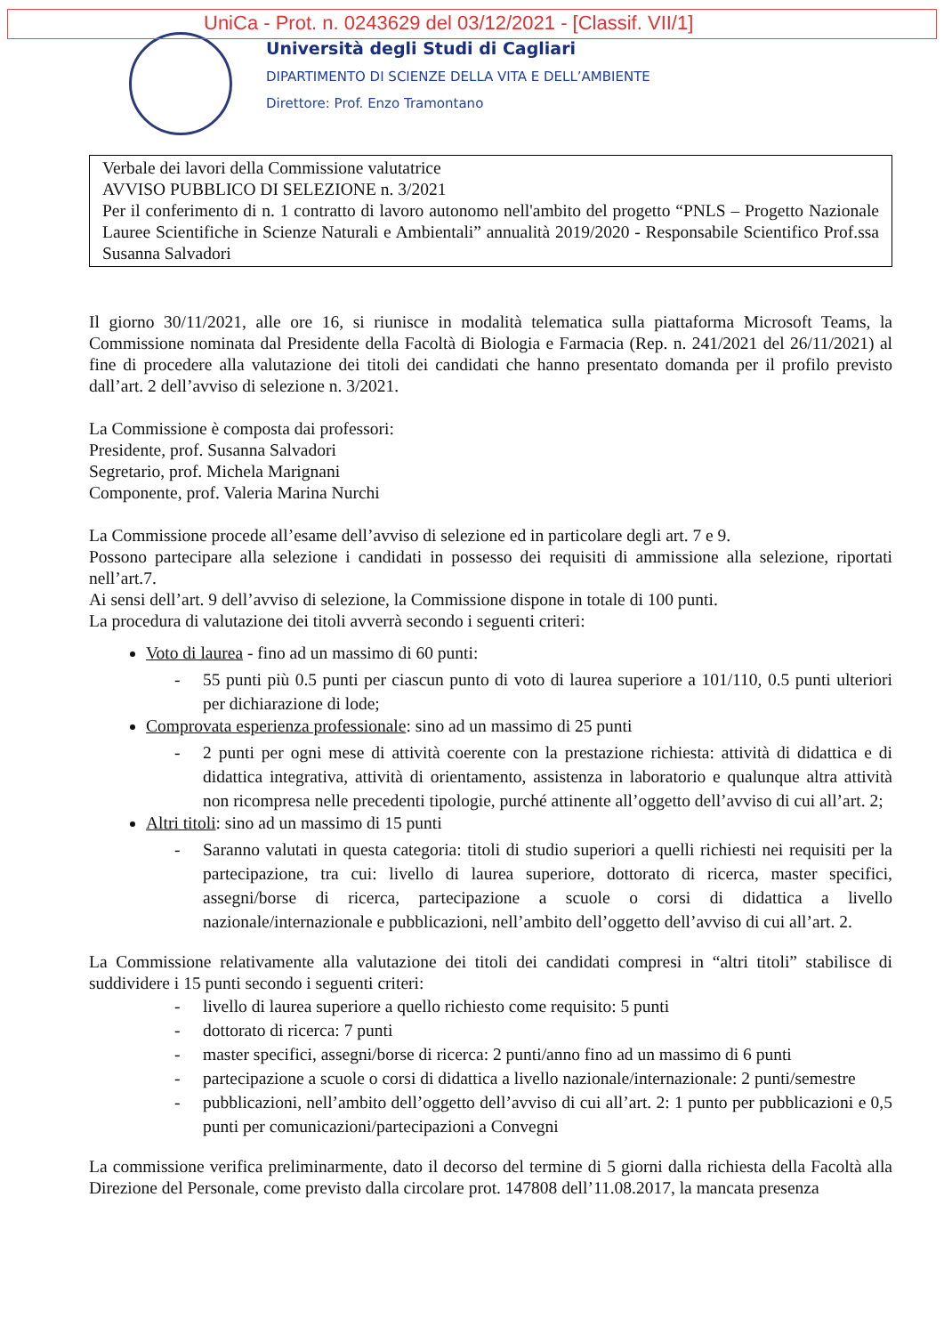UniCa - Prot. n. 0243629 del 03/12/2021 - [Classif. VII/1]
Università degli Studi di Cagliari
DIPARTIMENTO DI SCIENZE DELLA VITA E DELL’AMBIENTE
Direttore: Prof. Enzo Tramontano
Verbale dei lavori della Commissione valutatrice
AVVISO PUBBLICO DI SELEZIONE n. 3/2021
Per il conferimento di n. 1 contratto di lavoro autonomo nell'ambito del progetto “PNLS – Progetto Nazionale Lauree Scientifiche in Scienze Naturali e Ambientali” annualità 2019/2020 - Responsabile Scientifico Prof.ssa Susanna Salvadori
Il giorno 30/11/2021, alle ore 16, si riunisce in modalità telematica sulla piattaforma Microsoft Teams, la Commissione nominata dal Presidente della Facoltà di Biologia e Farmacia (Rep. n. 241/2021 del 26/11/2021) al fine di procedere alla valutazione dei titoli dei candidati che hanno presentato domanda per il profilo previsto dall’art. 2 dell’avviso di selezione n. 3/2021.
La Commissione è composta dai professori:
Presidente, prof. Susanna Salvadori
Segretario, prof. Michela Marignani
Componente, prof. Valeria Marina Nurchi
La Commissione procede all’esame dell’avviso di selezione ed in particolare degli art. 7 e 9.
Possono partecipare alla selezione i candidati in possesso dei requisiti di ammissione alla selezione, riportati nell’art.7.
Ai sensi dell’art. 9 dell’avviso di selezione, la Commissione dispone in totale di 100 punti.
La procedura di valutazione dei titoli avverrà secondo i seguenti criteri:
Voto di laurea - fino ad un massimo di 60 punti:
- 55 punti più 0.5 punti per ciascun punto di voto di laurea superiore a 101/110, 0.5 punti ulteriori per dichiarazione di lode;
Comprovata esperienza professionale: sino ad un massimo di 25 punti
- 2 punti per ogni mese di attività coerente con la prestazione richiesta: attività di didattica e di didattica integrativa, attività di orientamento, assistenza in laboratorio e qualunque altra attività non ricompresa nelle precedenti tipologie, purché attinente all’oggetto dell’avviso di cui all’art. 2;
Altri titoli: sino ad un massimo di 15 punti
- Saranno valutati in questa categoria: titoli di studio superiori a quelli richiesti nei requisiti per la partecipazione, tra cui: livello di laurea superiore, dottorato di ricerca, master specifici, assegni/borse di ricerca, partecipazione a scuole o corsi di didattica a livello nazionale/internazionale e pubblicazioni, nell’ambito dell’oggetto dell’avviso di cui all’art. 2.
La Commissione relativamente alla valutazione dei titoli dei candidati compresi in “altri titoli” stabilisce di suddividere i 15 punti secondo i seguenti criteri:
- livello di laurea superiore a quello richiesto come requisito: 5 punti
- dottorato di ricerca: 7 punti
- master specifici, assegni/borse di ricerca: 2 punti/anno fino ad un massimo di 6 punti
- partecipazione a scuole o corsi di didattica a livello nazionale/internazionale: 2 punti/semestre
- pubblicazioni, nell’ambito dell’oggetto dell’avviso di cui all’art. 2: 1 punto per pubblicazioni e 0,5 punti per comunicazioni/partecipazioni a Convegni
La commissione verifica preliminarmente, dato il decorso del termine di 5 giorni dalla richiesta della Facoltà alla Direzione del Personale, come previsto dalla circolare prot. 147808 dell’11.08.2017, la mancata presenza